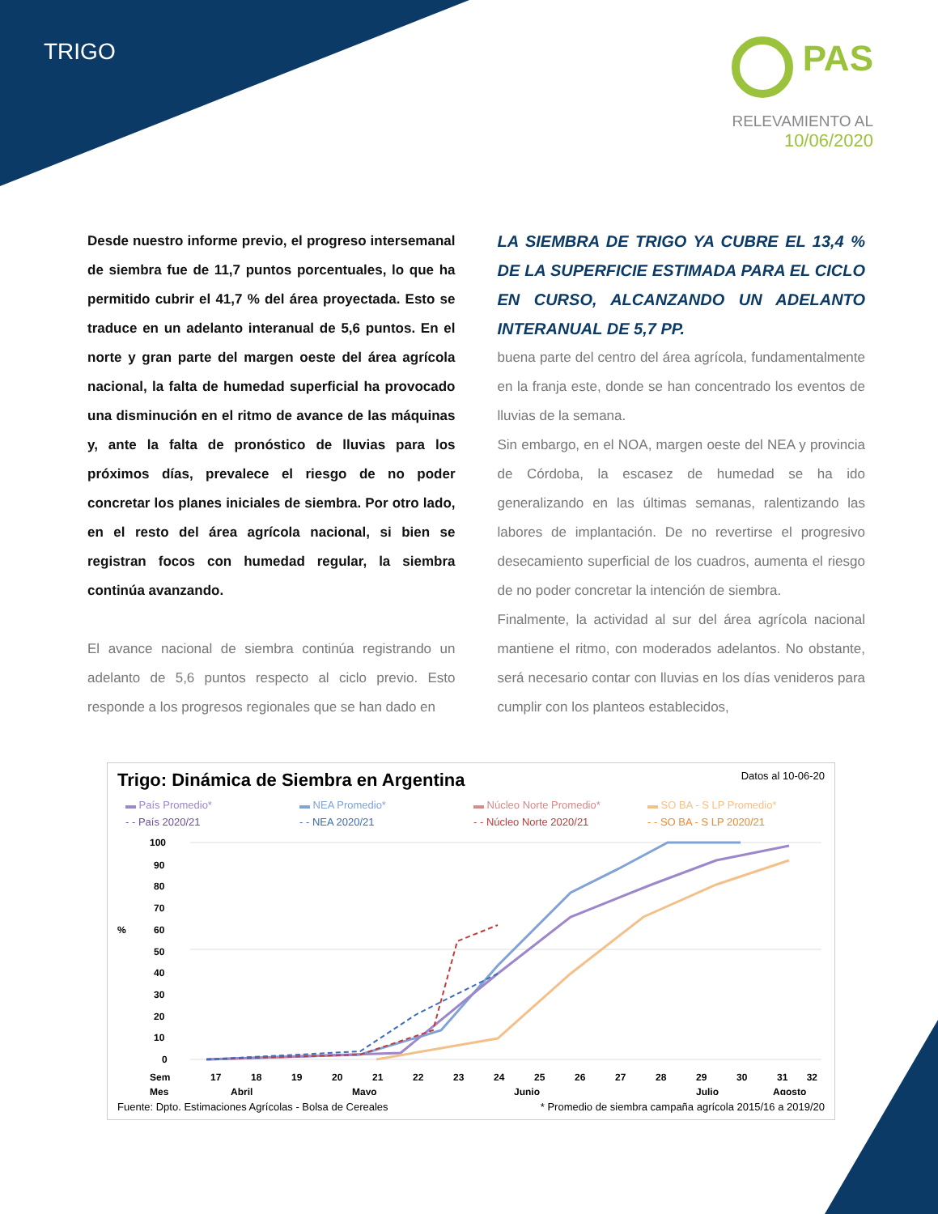TRIGO
PAS
RELEVAMIENTO AL
10/06/2020
Desde nuestro informe previo, el progreso intersemanal de siembra fue de 11,7 puntos porcentuales, lo que ha permitido cubrir el 41,7 % del área proyectada. Esto se traduce en un adelanto interanual de 5,6 puntos. En el norte y gran parte del margen oeste del área agrícola nacional, la falta de humedad superficial ha provocado una disminución en el ritmo de avance de las máquinas y, ante la falta de pronóstico de lluvias para los próximos días, prevalece el riesgo de no poder concretar los planes iniciales de siembra. Por otro lado, en el resto del área agrícola nacional, si bien se registran focos con humedad regular, la siembra continúa avanzando.
El avance nacional de siembra continúa registrando un adelanto de 5,6 puntos respecto al ciclo previo. Esto responde a los progresos regionales que se han dado en
LA SIEMBRA DE TRIGO YA CUBRE EL 13,4 % DE LA SUPERFICIE ESTIMADA PARA EL CICLO EN CURSO, ALCANZANDO UN ADELANTO INTERANUAL DE 5,7 PP.
buena parte del centro del área agrícola, fundamentalmente en la franja este, donde se han concentrado los eventos de lluvias de la semana.
Sin embargo, en el NOA, margen oeste del NEA y provincia de Córdoba, la escasez de humedad se ha ido generalizando en las últimas semanas, ralentizando las labores de implantación. De no revertirse el progresivo desecamiento superficial de los cuadros, aumenta el riesgo de no poder concretar la intención de siembra.
Finalmente, la actividad al sur del área agrícola nacional mantiene el ritmo, con moderados adelantos. No obstante, será necesario contar con lluvias en los días venideros para cumplir con los planteos establecidos,
Trigo: Dinámica de Siembra en Argentina Datos al 10-06-20
▬ País Promedio* ▬ NEA Promedio* ▬ Núcleo Norte Promedio* ▬ SO BA - S LP Promedio* - - País 2020/21 - - NEA 2020/21 - - Núcleo Norte 2020/21 - - SO BA - S LP 2020/21
100
90
80
70
%
60
50
40
30
20
10
0
Sem
Mes
17
18
19
20
21
22
23
24
25
26
27
28
29
30
31
32
Abril
Mayo
Junio
Julio
Agosto
Fuente: Dpto. Estimaciones Agrícolas - Bolsa de Cereales * Promedio de siembra campaña agrícola 2015/16 a 2019/20